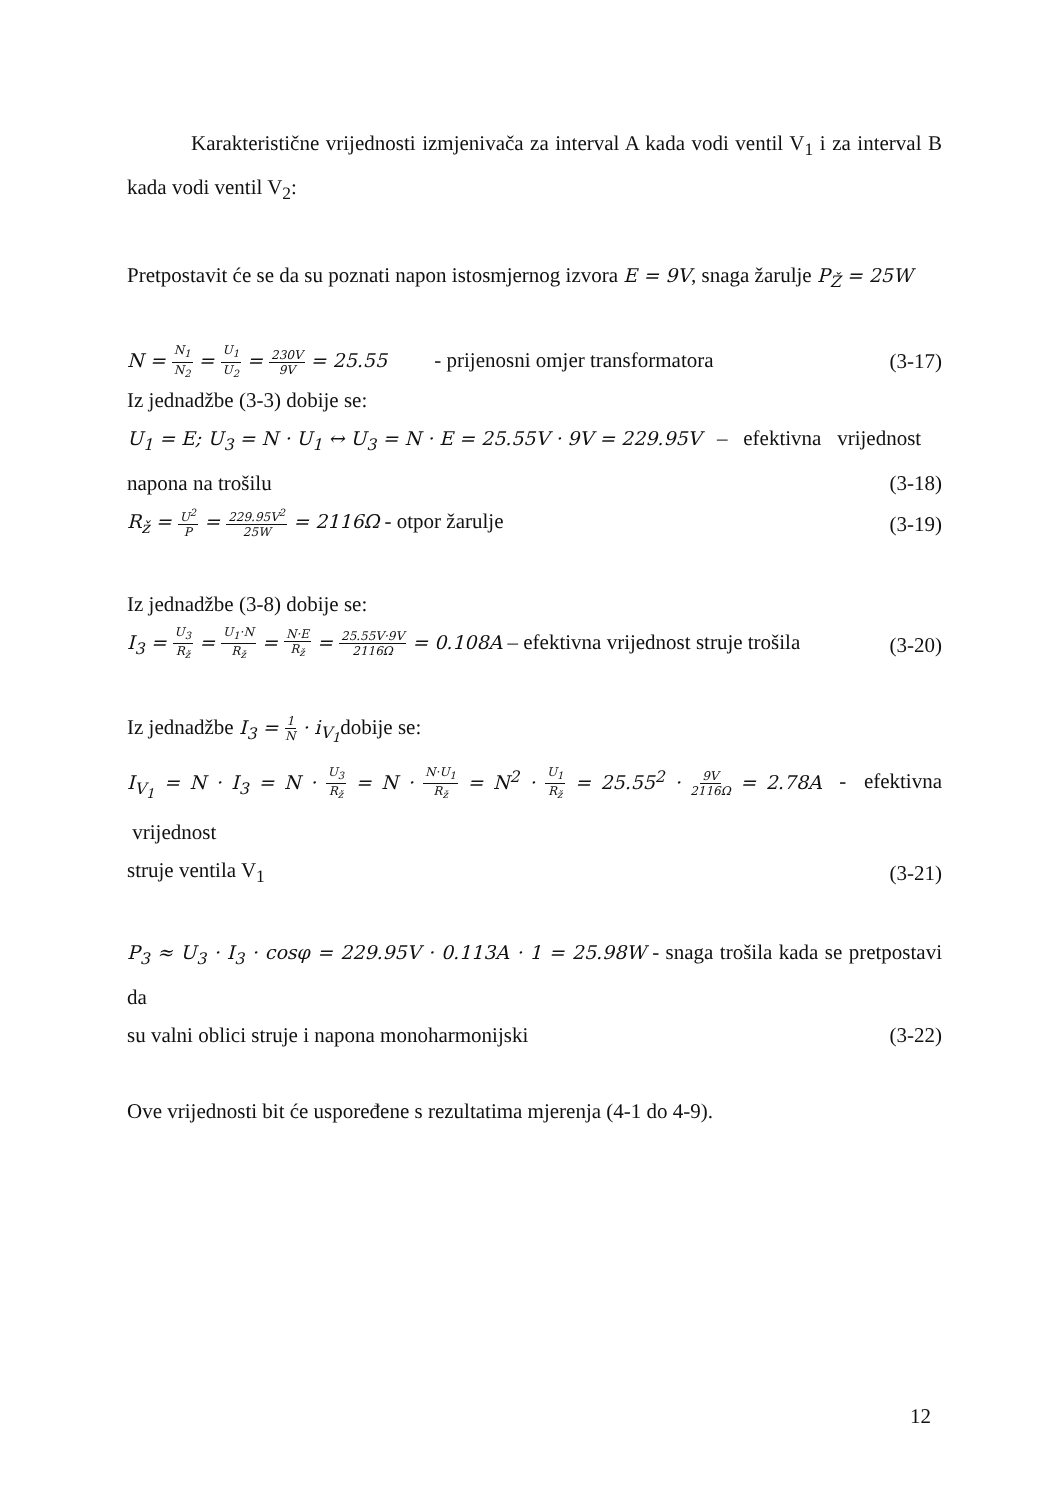Karakteristične vrijednosti izmjenivača za interval A kada vodi ventil V<sub>1</sub> i za interval B kada vodi ventil V<sub>2</sub>:
Pretpostavit će se da su poznati napon istosmjernog izvora E = 9V, snaga žarulje P<sub>Ž</sub> = 25W
N = N<sub>1</sub> N<sub>2</sub> = U<sub>1</sub> U<sub>2</sub> = 230V 9V = 25.55 - prijenosni omjer transformatora (3-17)
Iz jednadžbe (3-3) dobije se:
U<sub>1</sub> = E; U<sub>3</sub> = N · U<sub>1</sub> ↔ U<sub>3</sub> = N · E = 25.55V · 9V = 229.95V – efektivna vrijednost
napona na trošilu (3-18)
R<sub>ž</sub> = U<sup>2</sup> P = 229.95V<sup>2</sup> 25W = 2116Ω - otpor žarulje (3-19)
Iz jednadžbe (3-8) dobije se:
I<sub>3</sub> = U<sub>3</sub> R<sub>ž</sub> = U<sub>1</sub>·N R<sub>ž</sub> = N·E R<sub>ž</sub> = 25.55V·9V 2116Ω = 0.108A – efektivna vrijednost struje trošila (3-20)
Iz jednadžbe I<sub>3</sub> = 1 N · i<sub>V<sub>1</sub></sub>dobije se:
I<sub>V<sub>1</sub></sub> = N · I<sub>3</sub> = N · U<sub>3</sub> R<sub>ž</sub> = N · N·U<sub>1</sub> R<sub>ž</sub> = N<sup>2</sup> · U<sub>1</sub> R<sub>ž</sub> = 25.55<sup>2</sup> · 9V 2116Ω = 2.78A - efektivna vrijednost
struje ventila V<sub>1</sub> (3-21)
P<sub>3</sub> ≈ U<sub>3</sub> · I<sub>3</sub> · cosφ = 229.95V · 0.113A · 1 = 25.98W - snaga trošila kada se pretpostavi da
su valni oblici struje i napona monoharmonijski (3-22)
Ove vrijednosti bit će uspoređene s rezultatima mjerenja (4-1 do 4-9).
12